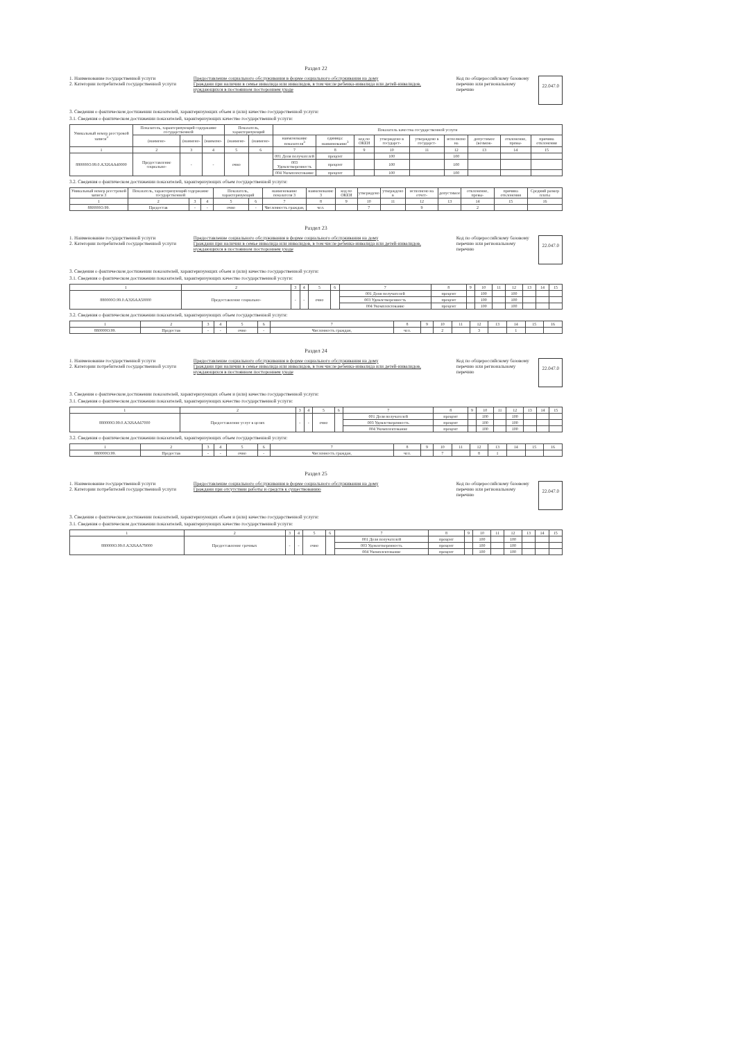Раздел 22
1. Наименование государственной услуги
2. Категории потребителей государственной услуги
Предоставление социального обслуживания в форме социального обслуживания на дому
Граждани при наличии в семье инвалида или инвалидов, в том числе ребенка-инвалида или детей-инвалидов, нуждающихся в постоянном постороннем уходе
Код по общероссийскому базовому перечню или региональному перечню
22.047.0
3. Сведения о фактическом достижении показателей, характеризующих объем и (или) качество государственной услуги:
3.1. Сведения о фактическом достижении показателей, характеризующих качество государственной услуги:
| Уникальный номер реестровой записи<sup>3</sup> | Показатель, характеризующий содержание государственной | | | Показатель, характеризующий | | Показатель качества государственной услуги | | | | | | | | |
| --- | --- | --- | --- | --- | --- | --- | --- | --- | --- | --- | --- | --- | --- | --- |
| | (наимено- | (наимено- | (наимено- | (наимено- | (наимено- | наименование показателя<sup>3</sup> | единица: наименование<sup>3</sup> | код по ОКЕИ | утверждено в государст- | утверждено в государст- | исполнено на | допустимое (возмож- | отклонение, превы- | причина отклонения |
| 1 | 2 | 3 | 4 | 5 | 6 | 7 | 8 | 9 | 10 | 11 | 12 | 13 | 14 | 15 |
| 880000О.99.0.АЭ26АА40000 | Предоставление социально- | - | - | очно | | 001 Доля получателей | процент | | 100 | | 100 | | | |
| | | | | | | 003 Удовлетворенность | процент | | 100 | | 100 | | | |
| | | | | | | 004 Укомплектование | процент | | 100 | | 100 | | | |
3.2. Сведения о фактическом достижении показателей, характеризующих объем государственной услуги:
| Уникальный номер реестровой записи 3 | Показатель, характеризующий содержание государственной | | | Показатель, характеризующий | | наименование показателя 3 | наименование 3 | код по ОКЕИ | утверждено | утверждено в | исполнено на отчет- | допустимое | отклонение, превы- | причина отклонения | Средний размер платы |
| --- | --- | --- | --- | --- | --- | --- | --- | --- | --- | --- | --- | --- | --- | --- | --- |
| 1 | 2 | 3 | 4 | 5 | 6 | 7 | 8 | 9 | 10 | 11 | 12 | 13 | 14 | 15 | 16 |
| 880000О.99. | Предостав | - | - | очно | - | Численность граждан, | чел. | | 7 | | 9 | | 2 | | |
Раздел 23
1. Наименование государственной услуги
2. Категории потребителей государственной услуги
Предоставление социального обслуживания в форме социального обслуживания на дому
Граждани при наличии в семье инвалида или инвалидов, в том числе ребенка-инвалида или детей-инвалидов, нуждающихся в постоянном постороннем уходе
Код по общероссийскому базовому перечню или региональному перечню
22.047.0
3. Сведения о фактическом достижении показателей, характеризующих объем и (или) качество государственной услуги:
3.1. Сведения о фактическом достижении показателей, характеризующих качество государственной услуги:
| 1 | 2 | 3 | 4 | 5 | 6 | 7 | 8 | 9 | 10 | 11 | 12 | 13 | 14 | 15 |
| 880000О.99.0.АЭ26АА50000 | Предоставление социально- | - | - | очно | | 001 Доля получателей | процент | | 100 | | 100 | | | |
| | | | | | | 003 Удовлетворенность | процент | | 100 | | 100 | | | |
| | | | | | | 004 Укомплектование | процент | | 100 | | 100 | | | |
3.2. Сведения о фактическом достижении показателей, характеризующих объем государственной услуги:
| 1 | 2 | 3 | 4 | 5 | 6 | 7 | 8 | 9 | 10 | 11 | 12 | 13 | 14 | 15 | 16 |
| 880000О.99. | Предостав | - | - | очно | - | Численность граждан, | чел. | | 2 | | 3 | | 1 | | |
Раздел 24
1. Наименование государственной услуги
2. Категории потребителей государственной услуги
Предоставление социального обслуживания в форме социального обслуживания на дому
Граждани при наличии в семье инвалида или инвалидов, в том числе ребенка-инвалида или детей-инвалидов, нуждающихся в постоянном постороннем уходе
Код по общероссийскому базовому перечню или региональному перечню
22.047.0
3. Сведения о фактическом достижении показателей, характеризующих объем и (или) качество государственной услуги:
3.1. Сведения о фактическом достижении показателей, характеризующих качество государственной услуги:
| 1 | 2 | 3 | 4 | 5 | 6 | 7 | 8 | 9 | 10 | 11 | 12 | 13 | 14 | 15 |
| 880000О.99.0.АЭ26АА67000 | Предоставление услуг в целях | - | - | очно | | 001 Доля получателей | процент | | 100 | | 100 | | | |
| | | | | | | 003 Удовлетворенность | процент | | 100 | | 100 | | | |
| | | | | | | 004 Укомплектование | процент | | 100 | | 100 | | | |
3.2. Сведения о фактическом достижении показателей, характеризующих объем государственной услуги:
| 1 | 2 | 3 | 4 | 5 | 6 | 7 | 8 | 9 | 10 | 11 | 12 | 13 | 14 | 15 | 16 |
| 880000О.99. | Предостав | - | - | очно | - | Численность граждан, | чел. | | 7 | | 8 | 1 | | | |
Раздел 25
1. Наименование государственной услуги
2. Категории потребителей государственной услуги
Предоставление социального обслуживания в форме социального обслуживания на дому
Граждани при отсутствии работы и средств к существованию
Код по общероссийскому базовому перечню или региональному перечню
22.047.0
3. Сведения о фактическом достижении показателей, характеризующих объем и (или) качество государственной услуги:
3.1. Сведения о фактическом достижении показателей, характеризующих качество государственной услуги:
| 1 | 2 | 3 | 4 | 5 | 6 | 7 | 8 | 9 | 10 | 11 | 12 | 13 | 14 | 15 |
| 880000О.99.0.АЭ26АА79000 | Предоставление срочных | - | - | очно | | 001 Доля получателей | процент | | 100 | | 100 | | | |
| | | | | | | 003 Удовлетворенность | процент | | 100 | | 100 | | | |
| | | | | | | 004 Укомплектование | процент | | 100 | | 100 | | | |